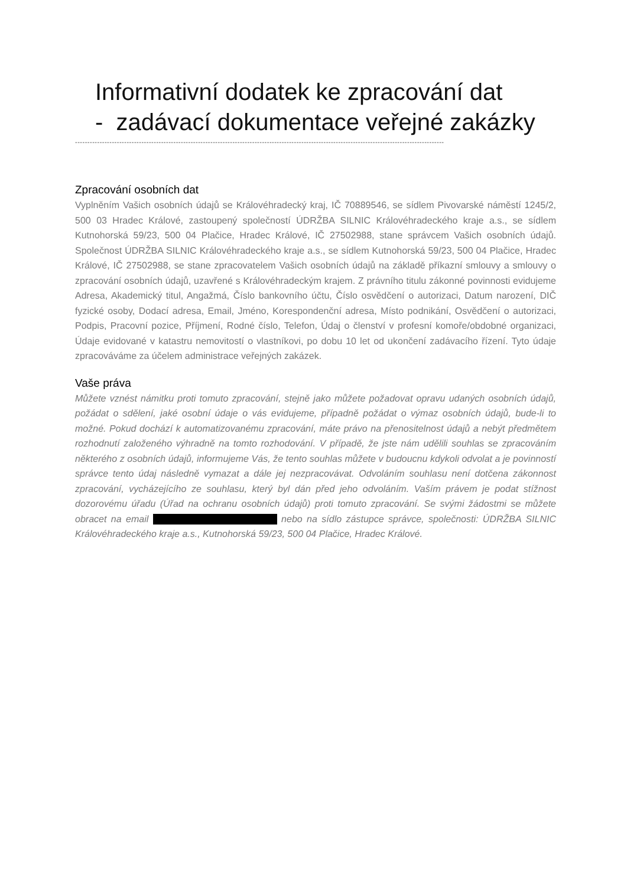Informativní dodatek ke zpracování dat
- zadávací dokumentace veřejné zakázky
------------------------------------------------------------------------------------------------------------------------------------------------------
Zpracování osobních dat
Vyplněním Vašich osobních údajů se Královéhradecký kraj, IČ 70889546, se sídlem Pivovarské náměstí 1245/2, 500 03 Hradec Králové, zastoupený společností ÚDRŽBA SILNIC Královéhradeckého kraje a.s., se sídlem Kutnohorská 59/23, 500 04 Plačice, Hradec Králové, IČ 27502988, stane správcem Vašich osobních údajů. Společnost ÚDRŽBA SILNIC Královéhradeckého kraje a.s., se sídlem Kutnohorská 59/23, 500 04 Plačice, Hradec Králové, IČ 27502988, se stane zpracovatelem Vašich osobních údajů na základě příkazní smlouvy a smlouvy o zpracování osobních údajů, uzavřené s Královéhradeckým krajem. Z právního titulu zákonné povinnosti evidujeme Adresa, Akademický titul, Angažmá, Číslo bankovního účtu, Číslo osvědčení o autorizaci, Datum narození, DIČ fyzické osoby, Dodací adresa, Email, Jméno, Korespondenční adresa, Místo podnikání, Osvědčení o autorizaci, Podpis, Pracovní pozice, Příjmení, Rodné číslo, Telefon, Údaj o členství v profesní komoře/obdobné organizaci, Údaje evidované v katastru nemovitostí o vlastníkovi, po dobu 10 let od ukončení zadávacího řízení. Tyto údaje zpracováváme za účelem administrace veřejných zakázek.
Vaše práva
Můžete vznést námitku proti tomuto zpracování, stejně jako můžete požadovat opravu udaných osobních údajů, požádat o sdělení, jaké osobní údaje o vás evidujeme, případně požádat o výmaz osobních údajů, bude-li to možné. Pokud dochází k automatizovanému zpracování, máte právo na přenositelnost údajů a nebýt předmětem rozhodnutí založeného výhradně na tomto rozhodování. V případě, že jste nám udělili souhlas se zpracováním některého z osobních údajů, informujeme Vás, že tento souhlas můžete v budoucnu kdykoli odvolat a je povinností správce tento údaj následně vymazat a dále jej nezpracovávat. Odvoláním souhlasu není dotčena zákonnost zpracování, vycházejícího ze souhlasu, který byl dán před jeho odvoláním. Vaším právem je podat stížnost dozorovému úřadu (Úřad na ochranu osobních údajů) proti tomuto zpracování. Se svými žádostmi se můžete obracet na email nebo na sídlo zástupce správce, společnosti: ÚDRŽBA SILNIC Královéhradeckého kraje a.s., Kutnohorská 59/23, 500 04 Plačice, Hradec Králové.